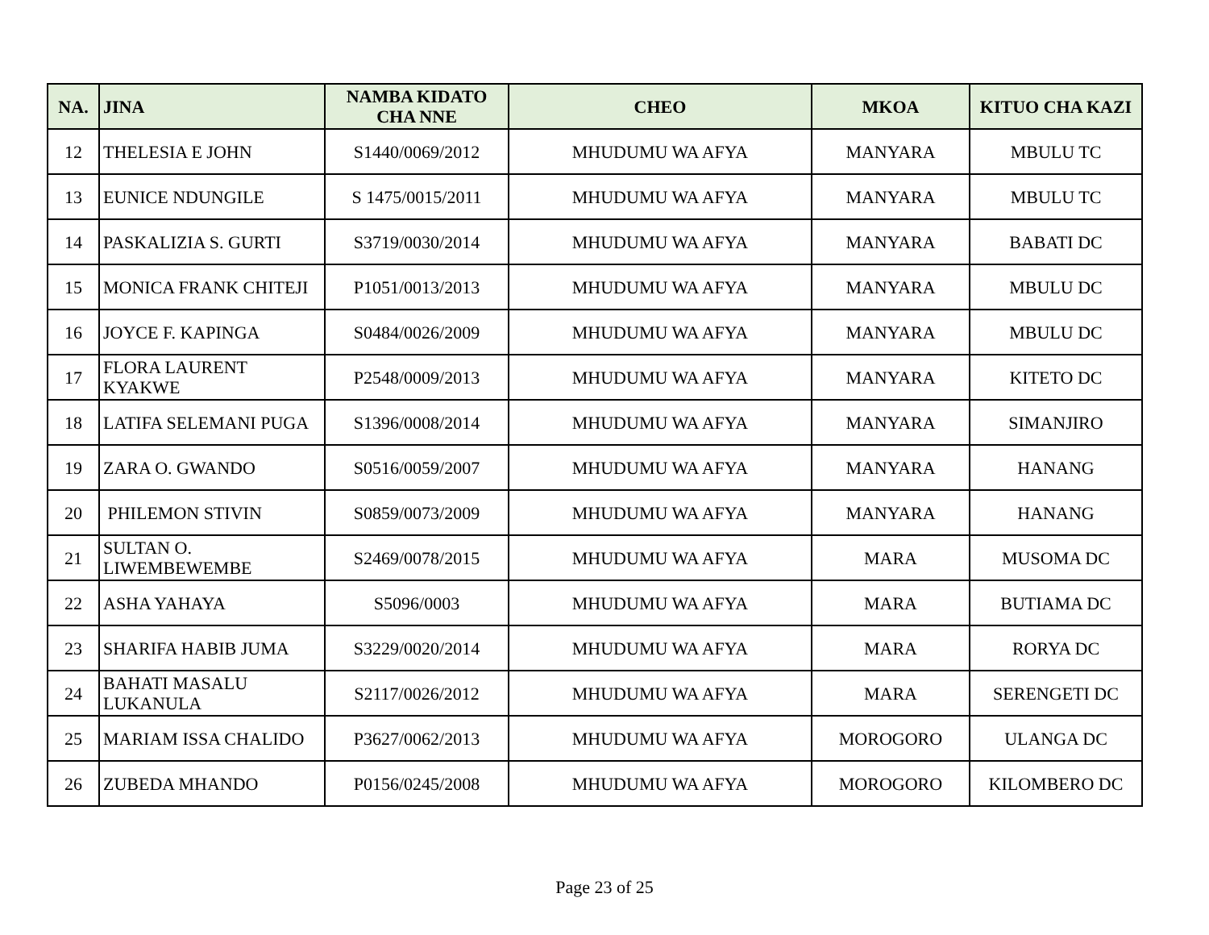| NA. | JINA | NAMBA KIDATO CHA NNE | CHEO | MKOA | KITUO CHA KAZI |
| --- | --- | --- | --- | --- | --- |
| 12 | THELESIA E JOHN | S1440/0069/2012 | MHUDUMU WA AFYA | MANYARA | MBULU TC |
| 13 | EUNICE NDUNGILE | S 1475/0015/2011 | MHUDUMU WA AFYA | MANYARA | MBULU TC |
| 14 | PASKALIZIA S. GURTI | S3719/0030/2014 | MHUDUMU WA AFYA | MANYARA | BABATI DC |
| 15 | MONICA FRANK CHITEJI | P1051/0013/2013 | MHUDUMU WA AFYA | MANYARA | MBULU DC |
| 16 | JOYCE F. KAPINGA | S0484/0026/2009 | MHUDUMU WA AFYA | MANYARA | MBULU DC |
| 17 | FLORA LAURENT KYAKWE | P2548/0009/2013 | MHUDUMU WA AFYA | MANYARA | KITETO DC |
| 18 | LATIFA SELEMANI PUGA | S1396/0008/2014 | MHUDUMU WA AFYA | MANYARA | SIMANJIRO |
| 19 | ZARA O. GWANDO | S0516/0059/2007 | MHUDUMU WA AFYA | MANYARA | HANANG |
| 20 | PHILEMON STIVIN | S0859/0073/2009 | MHUDUMU WA AFYA | MANYARA | HANANG |
| 21 | SULTAN O. LIWEMBEWEMBE | S2469/0078/2015 | MHUDUMU WA AFYA | MARA | MUSOMA DC |
| 22 | ASHA YAHAYA | S5096/0003 | MHUDUMU WA AFYA | MARA | BUTIAMA DC |
| 23 | SHARIFA HABIB JUMA | S3229/0020/2014 | MHUDUMU WA AFYA | MARA | RORYA DC |
| 24 | BAHATI MASALU LUKANULA | S2117/0026/2012 | MHUDUMU WA AFYA | MARA | SERENGETI DC |
| 25 | MARIAM ISSA CHALIDO | P3627/0062/2013 | MHUDUMU WA AFYA | MOROGORO | ULANGA DC |
| 26 | ZUBEDA MHANDO | P0156/0245/2008 | MHUDUMU WA AFYA | MOROGORO | KILOMBERO DC |
Page 23 of 25